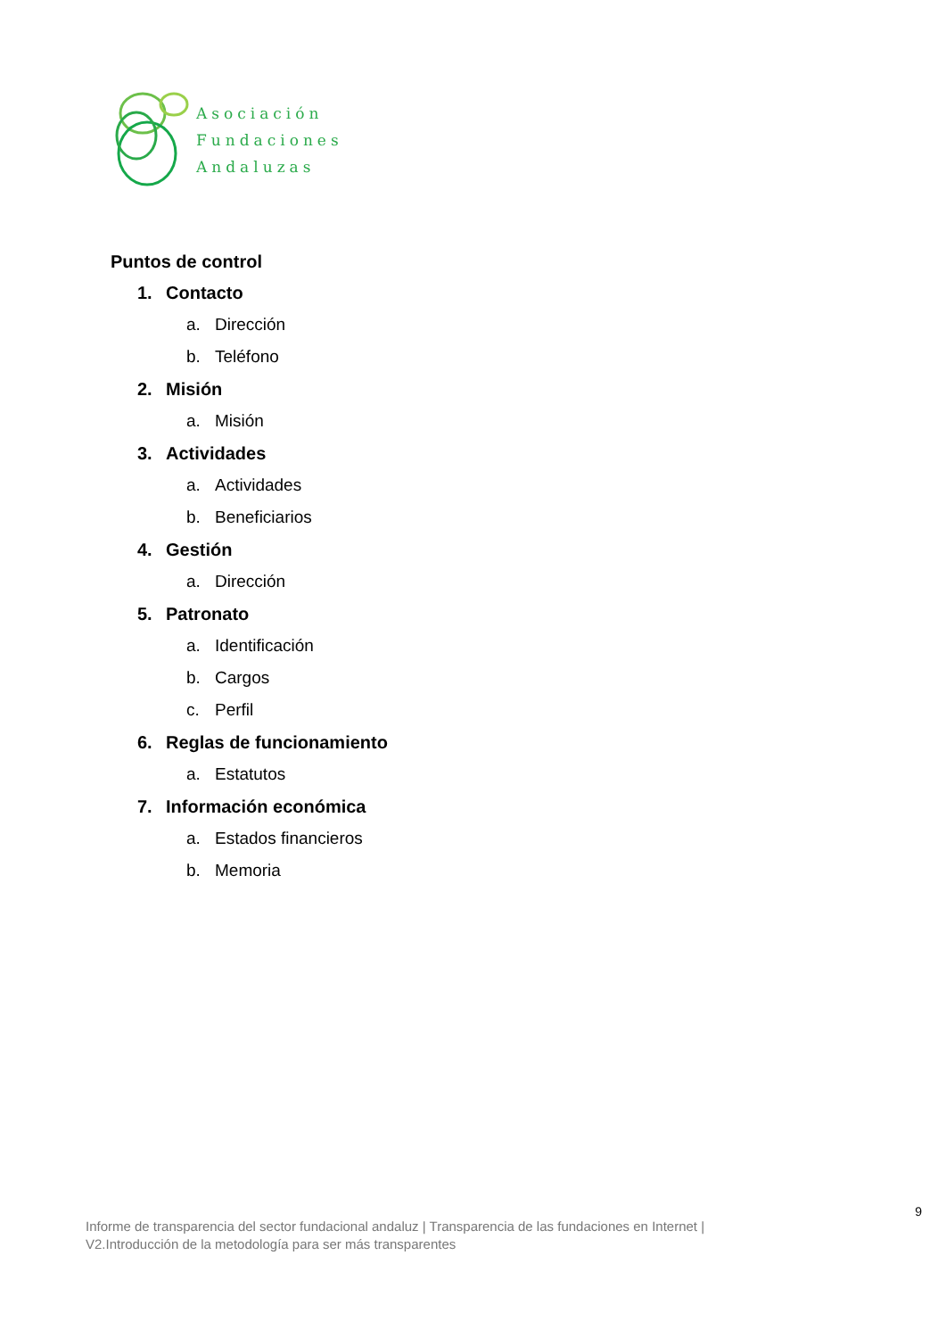Asociación
Fundaciones
Andaluzas
Puntos de control
1. Contacto
a. Dirección
b. Teléfono
2. Misión
a. Misión
3. Actividades
a. Actividades
b. Beneficiarios
4. Gestión
a. Dirección
5. Patronato
a. Identificación
b. Cargos
c. Perfil
6. Reglas de funcionamiento
a. Estatutos
7. Información económica
a. Estados financieros
b. Memoria
9
Informe de transparencia del sector fundacional andaluz | Transparencia de las fundaciones en Internet |
V2.Introducción de la metodología para ser más transparentes